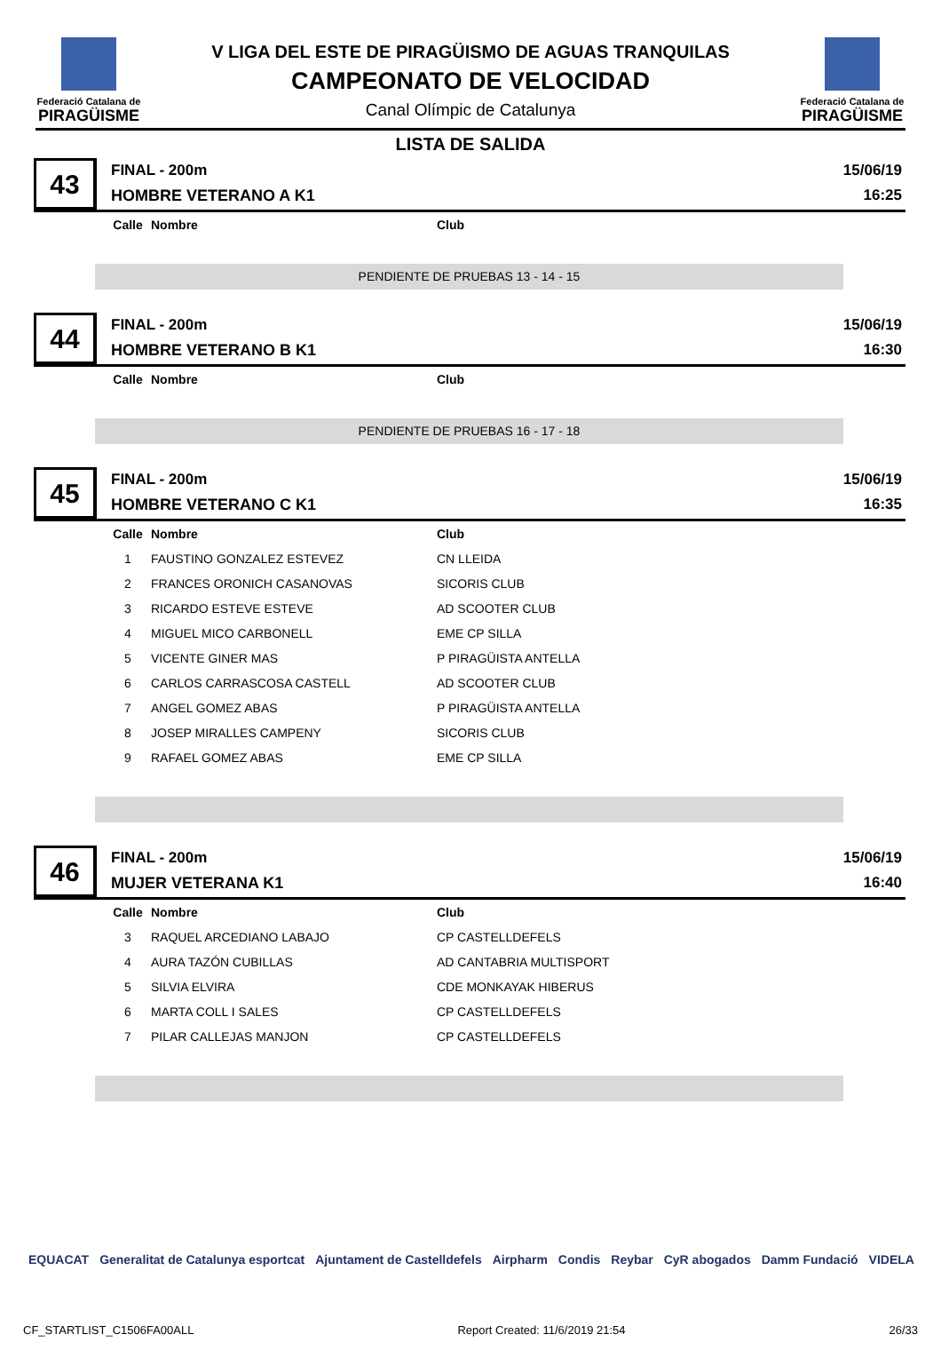Federació Catalana de
PIRAGÜISME
V LIGA DEL ESTE DE PIRAGÜISMO DE AGUAS TRANQUILAS
CAMPEONATO DE VELOCIDAD
Canal Olímpic de Catalunya
Federació Catalana de
PIRAGÜISME
LISTA DE SALIDA
43
FINAL - 200m
HOMBRE VETERANO A K1
15/06/19
16:25
| Calle | Nombre | Club |
| --- | --- | --- |
PENDIENTE DE PRUEBAS 13 - 14 - 15
44
FINAL - 200m
HOMBRE VETERANO B K1
15/06/19
16:30
| Calle | Nombre | Club |
| --- | --- | --- |
PENDIENTE DE PRUEBAS 16 - 17 - 18
45
FINAL - 200m
HOMBRE VETERANO C K1
15/06/19
16:35
| Calle | Nombre | Club |
| --- | --- | --- |
| 1 | FAUSTINO GONZALEZ ESTEVEZ | CN LLEIDA |
| 2 | FRANCES ORONICH CASANOVAS | SICORIS CLUB |
| 3 | RICARDO ESTEVE ESTEVE | AD SCOOTER CLUB |
| 4 | MIGUEL MICO CARBONELL | EME CP SILLA |
| 5 | VICENTE GINER MAS | P PIRAGÜISTA ANTELLA |
| 6 | CARLOS CARRASCOSA CASTELL | AD SCOOTER CLUB |
| 7 | ANGEL GOMEZ ABAS | P PIRAGÜISTA ANTELLA |
| 8 | JOSEP MIRALLES CAMPENY | SICORIS CLUB |
| 9 | RAFAEL GOMEZ ABAS | EME CP SILLA |
46
FINAL - 200m
MUJER VETERANA K1
15/06/19
16:40
| Calle | Nombre | Club |
| --- | --- | --- |
| 3 | RAQUEL ARCEDIANO LABAJO | CP CASTELLDEFELS |
| 4 | AURA TAZÓN CUBILLAS | AD CANTABRIA MULTISPORT |
| 5 | SILVIA ELVIRA | CDE MONKAYAK HIBERUS |
| 6 | MARTA COLL I SALES | CP CASTELLDEFELS |
| 7 | PILAR CALLEJAS MANJON | CP CASTELLDEFELS |
EQUACAT Generalitat de Catalunya esportcat Ajuntament de Castelldefels Airpharm Condis Reybar CyR abogados Damm Fundació VIDELA
CF_STARTLIST_C1506FA00ALL Report Created: 11/6/2019 21:54 26/33